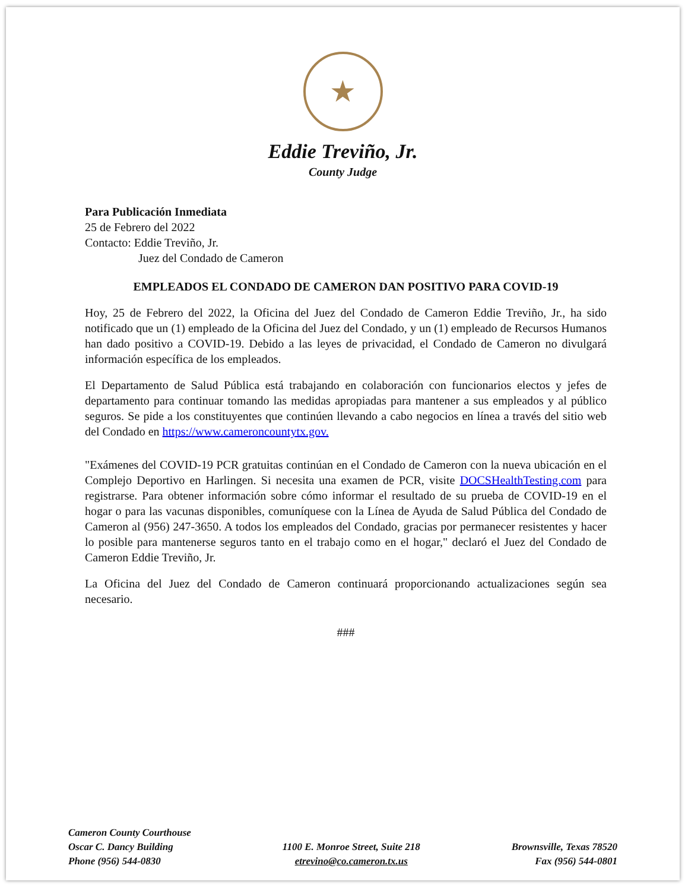★
Eddie Treviño, Jr.
County Judge
Para Publicación Inmediata
25 de Febrero del 2022
Contacto: Eddie Treviño, Jr.
Juez del Condado de Cameron
EMPLEADOS EL CONDADO DE CAMERON DAN POSITIVO PARA COVID-19
Hoy, 25 de Febrero del 2022, la Oficina del Juez del Condado de Cameron Eddie Treviño, Jr., ha sido notificado que un (1) empleado de la Oficina del Juez del Condado, y un (1) empleado de Recursos Humanos han dado positivo a COVID-19. Debido a las leyes de privacidad, el Condado de Cameron no divulgará información específica de los empleados.
El Departamento de Salud Pública está trabajando en colaboración con funcionarios electos y jefes de departamento para continuar tomando las medidas apropiadas para mantener a sus empleados y al público seguros. Se pide a los constituyentes que continúen llevando a cabo negocios en línea a través del sitio web del Condado en https://www.cameroncountytx.gov.
"Exámenes del COVID-19 PCR gratuitas continúan en el Condado de Cameron con la nueva ubicación en el Complejo Deportivo en Harlingen. Si necesita una examen de PCR, visite DOCSHealthTesting.com para registrarse. Para obtener información sobre cómo informar el resultado de su prueba de COVID-19 en el hogar o para las vacunas disponibles, comuníquese con la Línea de Ayuda de Salud Pública del Condado de Cameron al (956) 247-3650. A todos los empleados del Condado, gracias por permanecer resistentes y hacer lo posible para mantenerse seguros tanto en el trabajo como en el hogar," declaró el Juez del Condado de Cameron Eddie Treviño, Jr.
La Oficina del Juez del Condado de Cameron continuará proporcionando actualizaciones según sea necesario.
###
Cameron County Courthouse
Oscar C. Dancy Building
Phone (956) 544-0830
1100 E. Monroe Street, Suite 218
etrevino@co.cameron.tx.us
Brownsville, Texas 78520
Fax (956) 544-0801